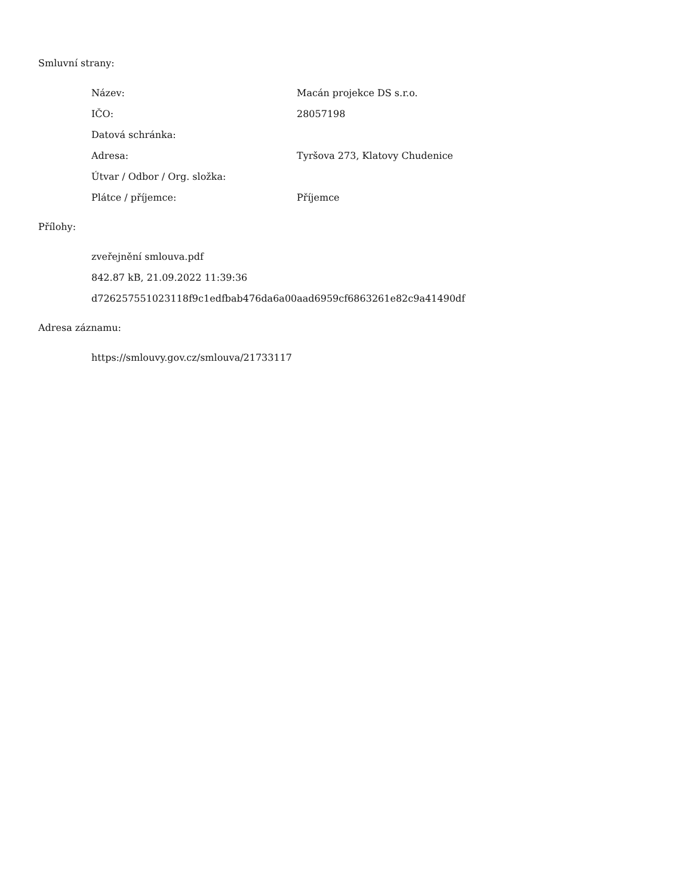Smluvní strany:
| Název: | Macán projekce DS s.r.o. |
| IČO: | 28057198 |
| Datová schránka: | |
| Adresa: | Tyršova 273, Klatovy Chudenice |
| Útvar / Odbor / Org. složka: | |
| Plátce / příjemce: | Příjemce |
Přílohy:
zveřejnění smlouva.pdf
842.87 kB, 21.09.2022 11:39:36
d726257551023118f9c1edfbab476da6a00aad6959cf6863261e82c9a41490df
Adresa záznamu:
https://smlouvy.gov.cz/smlouva/21733117